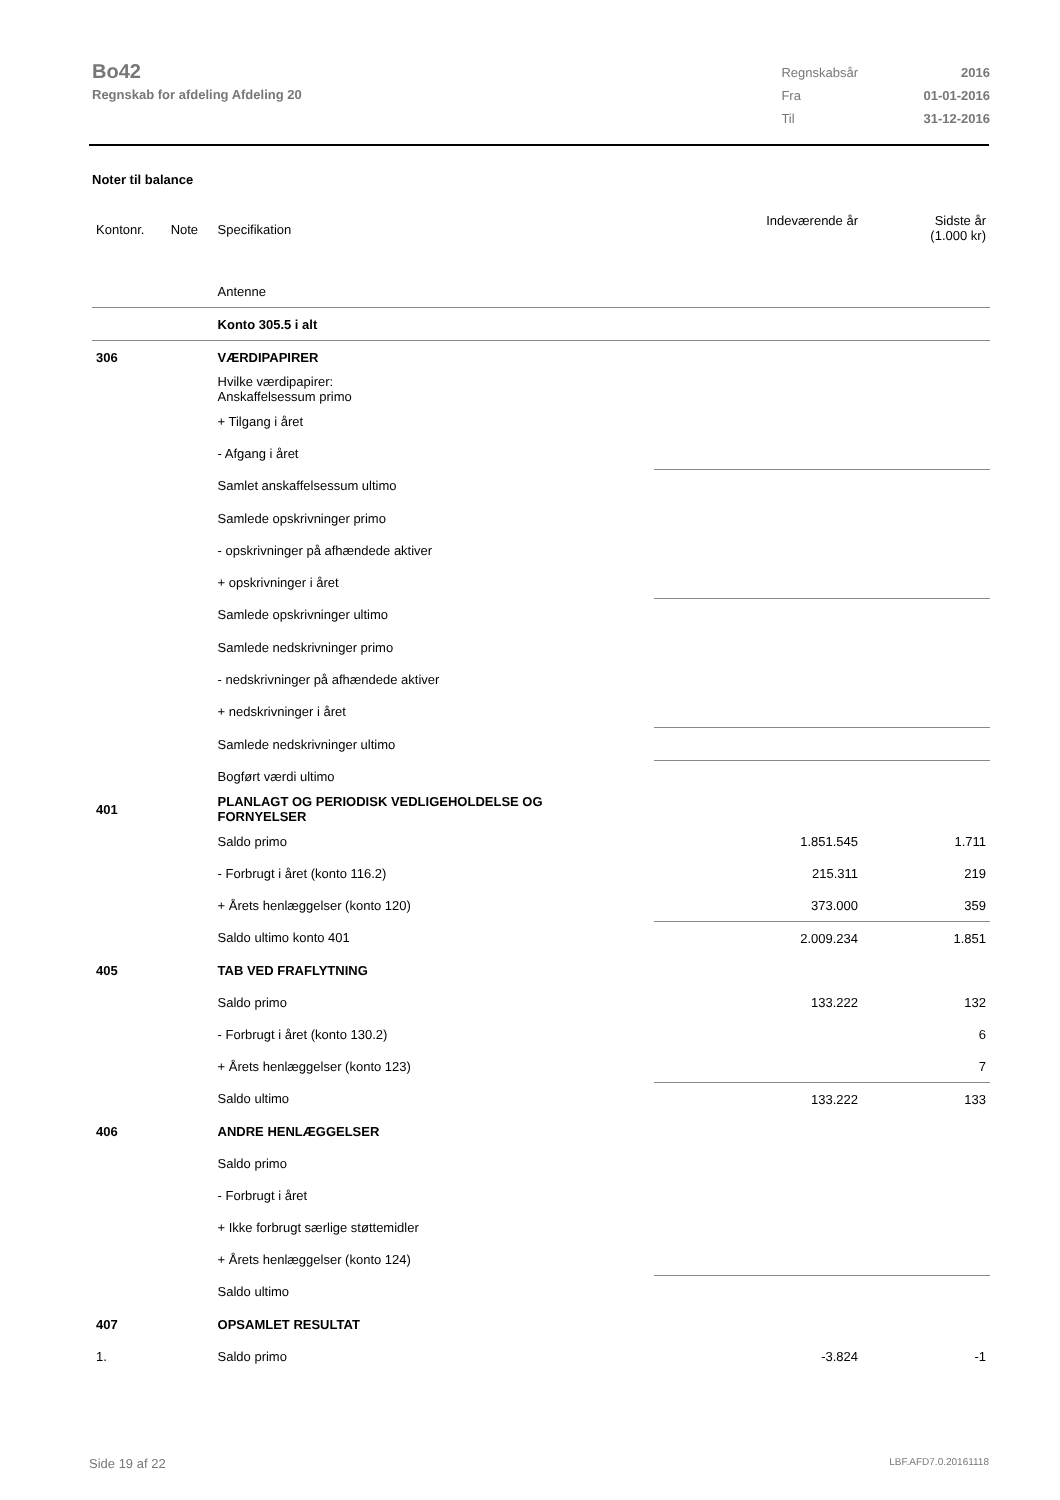Bo42
Regnskab for afdeling Afdeling 20
| Regnskabsår | 2016 |
| Fra | 01-01-2016 |
| Til | 31-12-2016 |
Noter til balance
| Kontonr. | Note | Specifikation | | Indeværende år | Sidste år (1.000 kr) |
| | | Antenne | | | |
| | | Konto 305.5 i alt | | | |
| 306 | | VÆRDIPAPIRER | | | |
| | | Hvilke værdipapirer: Anskaffelsessum primo | | | |
| | | + Tilgang i året | | | |
| | | - Afgang i året | | | |
| | | Samlet anskaffelsessum ultimo | | | |
| | | Samlede opskrivninger primo | | | |
| | | - opskrivninger på afhændede aktiver | | | |
| | | + opskrivninger i året | | | |
| | | Samlede opskrivninger ultimo | | | |
| | | Samlede nedskrivninger primo | | | |
| | | - nedskrivninger på afhændede aktiver | | | |
| | | + nedskrivninger i året | | | |
| | | Samlede nedskrivninger ultimo | | | |
| | | Bogført værdi ultimo | | | |
| 401 | | PLANLAGT OG PERIODISK VEDLIGEHOLDELSE OG FORNYELSER | | | |
| | | Saldo primo | | 1.851.545 | 1.711 |
| | | - Forbrugt i året (konto 116.2) | | 215.311 | 219 |
| | | + Årets henlæggelser (konto 120) | | 373.000 | 359 |
| | | Saldo ultimo konto 401 | | 2.009.234 | 1.851 |
| 405 | | TAB VED FRAFLYTNING | | | |
| | | Saldo primo | | 133.222 | 132 |
| | | - Forbrugt i året (konto 130.2) | | | 6 |
| | | + Årets henlæggelser (konto 123) | | | 7 |
| | | Saldo ultimo | | 133.222 | 133 |
| 406 | | ANDRE HENLÆGGELSER | | | |
| | | Saldo primo | | | |
| | | - Forbrugt i året | | | |
| | | + Ikke forbrugt særlige støttemidler | | | |
| | | + Årets henlæggelser (konto 124) | | | |
| | | Saldo ultimo | | | |
| 407 | | OPSAMLET RESULTAT | | | |
| 1. | | Saldo primo | | -3.824 | -1 |
Side 19 af 22 LBF.AFD7.0.20161118